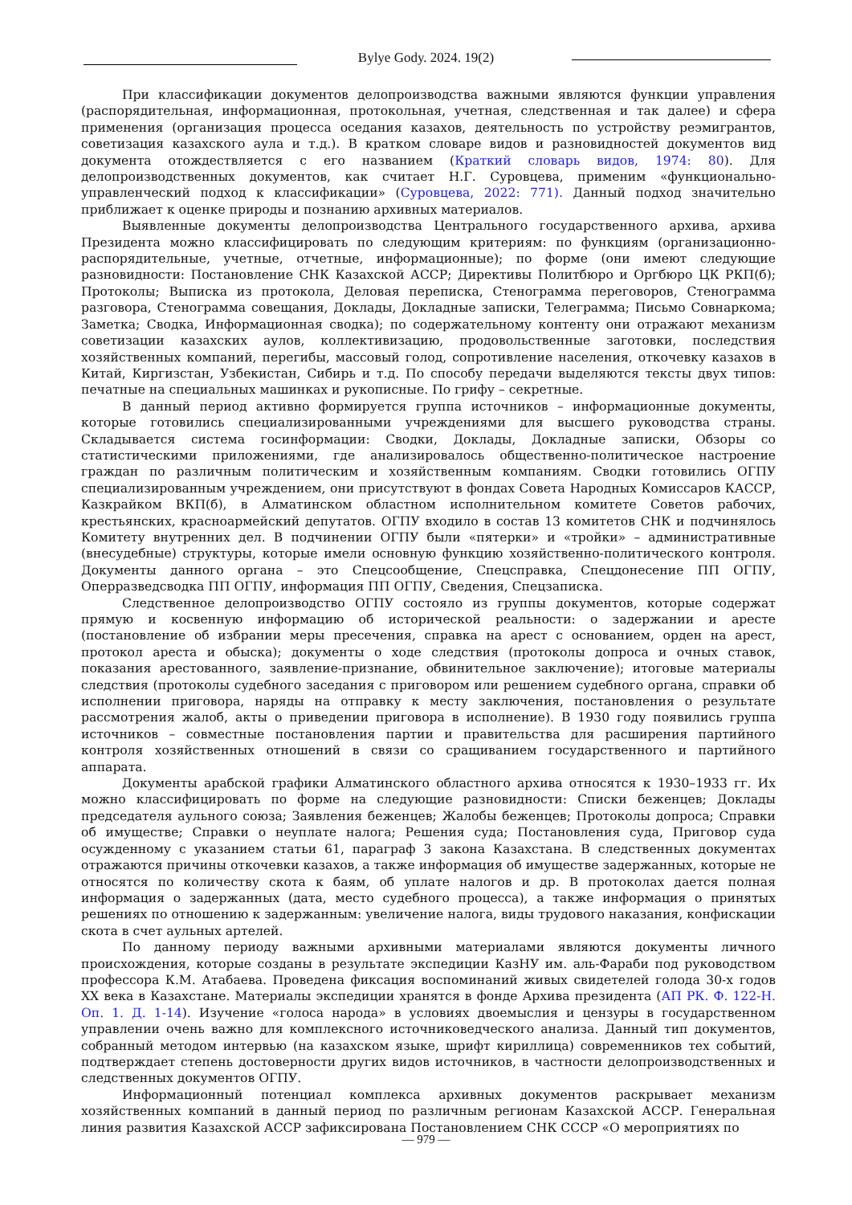Bylye Gody. 2024. 19(2)
При классификации документов делопроизводства важными являются функции управления (распорядительная, информационная, протокольная, учетная, следственная и так далее) и сфера применения (организация процесса оседания казахов, деятельность по устройству реэмигрантов, советизация казахского аула и т.д.). В кратком словаре видов и разновидностей документов вид документа отождествляется с его названием (Краткий словарь видов, 1974: 80). Для делопроизводственных документов, как считает Н.Г. Суровцева, применим «функционально-управленческий подход к классификации» (Суровцева, 2022: 771). Данный подход значительно приближает к оценке природы и познанию архивных материалов.
Выявленные документы делопроизводства Центрального государственного архива, архива Президента можно классифицировать по следующим критериям: по функциям (организационно-распорядительные, учетные, отчетные, информационные); по форме (они имеют следующие разновидности: Постановление СНК Казахской АССР; Директивы Политбюро и Оргбюро ЦК РКП(б); Протоколы; Выписка из протокола, Деловая переписка, Стенограмма переговоров, Стенограмма разговора, Стенограмма совещания, Доклады, Докладные записки, Телеграмма; Письмо Совнаркома; Заметка; Сводка, Информационная сводка); по содержательному контенту они отражают механизм советизации казахских аулов, коллективизацию, продовольственные заготовки, последствия хозяйственных компаний, перегибы, массовый голод, сопротивление населения, откочевку казахов в Китай, Киргизстан, Узбекистан, Сибирь и т.д. По способу передачи выделяются тексты двух типов: печатные на специальных машинках и рукописные. По грифу – секретные.
В данный период активно формируется группа источников – информационные документы, которые готовились специализированными учреждениями для высшего руководства страны. Складывается система госинформации: Сводки, Доклады, Докладные записки, Обзоры со статистическими приложениями, где анализировалось общественно-политическое настроение граждан по различным политическим и хозяйственным компаниям. Сводки готовились ОГПУ специализированным учреждением, они присутствуют в фондах Совета Народных Комиссаров КАССР, Казкрайком ВКП(б), в Алматинском областном исполнительном комитете Советов рабочих, крестьянских, красноармейский депутатов. ОГПУ входило в состав 13 комитетов СНК и подчинялось Комитету внутренних дел. В подчинении ОГПУ были «пятерки» и «тройки» – административные (внесудебные) структуры, которые имели основную функцию хозяйственно-политического контроля. Документы данного органа – это Спецсообщение, Спецсправка, Спецдонесение ПП ОГПУ, Оперразведсводка ПП ОГПУ, информация ПП ОГПУ, Сведения, Спецзаписка.
Следственное делопроизводство ОГПУ состояло из группы документов, которые содержат прямую и косвенную информацию об исторической реальности: о задержании и аресте (постановление об избрании меры пресечения, справка на арест с основанием, орден на арест, протокол ареста и обыска); документы о ходе следствия (протоколы допроса и очных ставок, показания арестованного, заявление-признание, обвинительное заключение); итоговые материалы следствия (протоколы судебного заседания с приговором или решением судебного органа, справки об исполнении приговора, наряды на отправку к месту заключения, постановления о результате рассмотрения жалоб, акты о приведении приговора в исполнение). В 1930 году появились группа источников – совместные постановления партии и правительства для расширения партийного контроля хозяйственных отношений в связи со сращиванием государственного и партийного аппарата.
Документы арабской графики Алматинского областного архива относятся к 1930–1933 гг. Их можно классифицировать по форме на следующие разновидности: Списки беженцев; Доклады председателя аульного союза; Заявления беженцев; Жалобы беженцев; Протоколы допроса; Справки об имуществе; Справки о неуплате налога; Решения суда; Постановления суда, Приговор суда осужденному с указанием статьи 61, параграф 3 закона Казахстана. В следственных документах отражаются причины откочевки казахов, а также информация об имуществе задержанных, которые не относятся по количеству скота к баям, об уплате налогов и др. В протоколах дается полная информация о задержанных (дата, место судебного процесса), а также информация о принятых решениях по отношению к задержанным: увеличение налога, виды трудового наказания, конфискации скота в счет аульных артелей.
По данному периоду важными архивными материалами являются документы личного происхождения, которые созданы в результате экспедиции КазНУ им. аль-Фараби под руководством профессора К.М. Атабаева. Проведена фиксация воспоминаний живых свидетелей голода 30-х годов XX века в Казахстане. Материалы экспедиции хранятся в фонде Архива президента (АП РК. Ф. 122-Н. Оп. 1. Д. 1-14). Изучение «голоса народа» в условиях двоемыслия и цензуры в государственном управлении очень важно для комплексного источниковедческого анализа. Данный тип документов, собранный методом интервью (на казахском языке, шрифт кириллица) современников тех событий, подтверждает степень достоверности других видов источников, в частности делопроизводственных и следственных документов ОГПУ.
Информационный потенциал комплекса архивных документов раскрывает механизм хозяйственных компаний в данный период по различным регионам Казахской АССР. Генеральная линия развития Казахской АССР зафиксирована Постановлением СНК СССР «О мероприятиях по
— 979 —